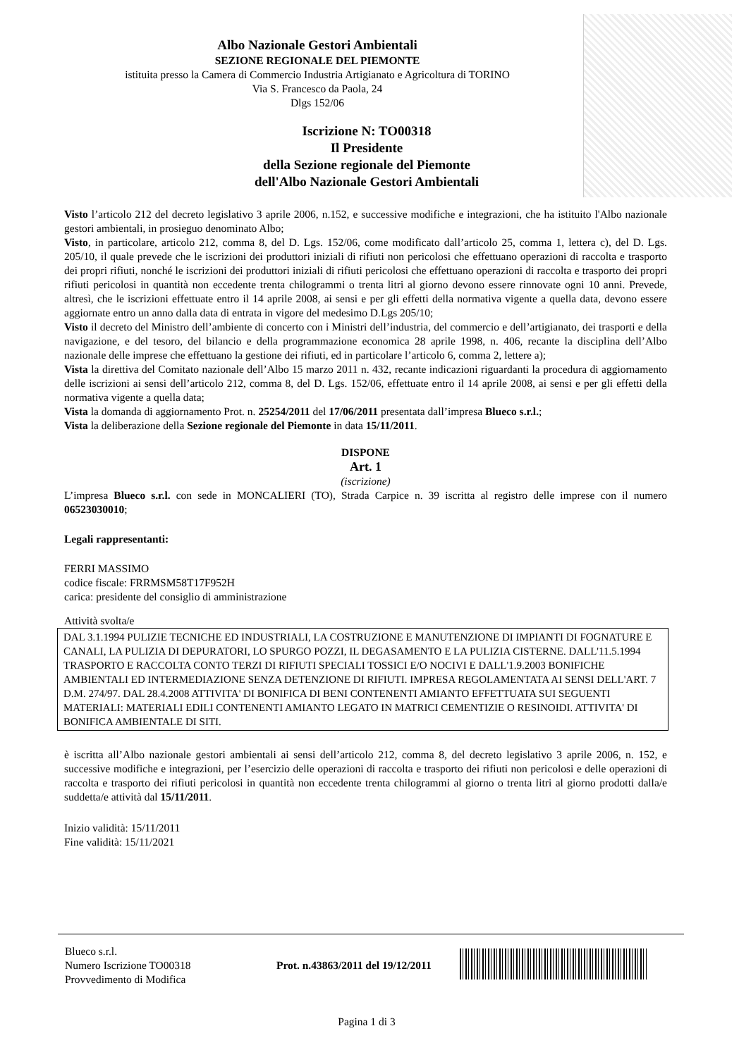Albo Nazionale Gestori Ambientali
SEZIONE REGIONALE DEL PIEMONTE
istituita presso la Camera di Commercio Industria Artigianato e Agricoltura di TORINO
Via S. Francesco da Paola, 24
Dlgs 152/06
Iscrizione N: TO00318
Il Presidente
della Sezione regionale del Piemonte
dell'Albo Nazionale Gestori Ambientali
Visto l’articolo 212 del decreto legislativo 3 aprile 2006, n.152, e successive modifiche e integrazioni, che ha istituito l'Albo nazionale gestori ambientali, in prosieguo denominato Albo;
Visto, in particolare, articolo 212, comma 8, del D. Lgs. 152/06, come modificato dall’articolo 25, comma 1, lettera c), del D. Lgs. 205/10, il quale prevede che le iscrizioni dei produttori iniziali di rifiuti non pericolosi che effettuano operazioni di raccolta e trasporto dei propri rifiuti, nonché le iscrizioni dei produttori iniziali di rifiuti pericolosi che effettuano operazioni di raccolta e trasporto dei propri rifiuti pericolosi in quantità non eccedente trenta chilogrammi o trenta litri al giorno devono essere rinnovate ogni 10 anni. Prevede, altresì, che le iscrizioni effettuate entro il 14 aprile 2008, ai sensi e per gli effetti della normativa vigente a quella data, devono essere aggiornate entro un anno dalla data di entrata in vigore del medesimo D.Lgs 205/10;
Visto il decreto del Ministro dell’ambiente di concerto con i Ministri dell’industria, del commercio e dell’artigianato, dei trasporti e della navigazione, e del tesoro, del bilancio e della programmazione economica 28 aprile 1998, n. 406, recante la disciplina dell’Albo nazionale delle imprese che effettuano la gestione dei rifiuti, ed in particolare l’articolo 6, comma 2, lettere a);
Vista la direttiva del Comitato nazionale dell’Albo 15 marzo 2011 n. 432, recante indicazioni riguardanti la procedura di aggiornamento delle iscrizioni ai sensi dell’articolo 212, comma 8, del D. Lgs. 152/06, effettuate entro il 14 aprile 2008, ai sensi e per gli effetti della normativa vigente a quella data;
Vista la domanda di aggiornamento Prot. n. 25254/2011 del 17/06/2011 presentata dall’impresa Blueco s.r.l.;
Vista la deliberazione della Sezione regionale del Piemonte in data 15/11/2011.
DISPONE
Art. 1
(iscrizione)
L’impresa Blueco s.r.l. con sede in MONCALIERI (TO), Strada Carpice n. 39 iscritta al registro delle imprese con il numero 06523030010;
Legali rappresentanti:
FERRI MASSIMO
codice fiscale: FRRMSM58T17F952H
carica: presidente del consiglio di amministrazione
Attività svolta/e
DAL 3.1.1994 PULIZIE TECNICHE ED INDUSTRIALI, LA COSTRUZIONE E MANUTENZIONE DI IMPIANTI DI FOGNATURE E CANALI, LA PULIZIA DI DEPURATORI, LO SPURGO POZZI, IL DEGASAMENTO E LA PULIZIA CISTERNE. DALL'11.5.1994 TRASPORTO E RACCOLTA CONTO TERZI DI RIFIUTI SPECIALI TOSSICI E/O NOCIVI E DALL'1.9.2003 BONIFICHE AMBIENTALI ED INTERMEDIAZIONE SENZA DETENZIONE DI RIFIUTI. IMPRESA REGOLAMENTATA AI SENSI DELL'ART. 7 D.M. 274/97. DAL 28.4.2008 ATTIVITA' DI BONIFICA DI BENI CONTENENTI AMIANTO EFFETTUATA SUI SEGUENTI MATERIALI: MATERIALI EDILI CONTENENTI AMIANTO LEGATO IN MATRICI CEMENTIZIE O RESINOIDI. ATTIVITA' DI BONIFICA AMBIENTALE DI SITI.
è iscritta all’Albo nazionale gestori ambientali ai sensi dell’articolo 212, comma 8, del decreto legislativo 3 aprile 2006, n. 152, e successive modifiche e integrazioni, per l’esercizio delle operazioni di raccolta e trasporto dei rifiuti non pericolosi e delle operazioni di raccolta e trasporto dei rifiuti pericolosi in quantità non eccedente trenta chilogrammi al giorno o trenta litri al giorno prodotti dalla/e suddetta/e attività dal 15/11/2011.
Inizio validità: 15/11/2011
Fine validità: 15/11/2021
Blueco s.r.l.
Numero Iscrizione TO00318
Provvedimento di Modifica
Prot. n.43863/2011 del 19/12/2011
Pagina 1 di 3